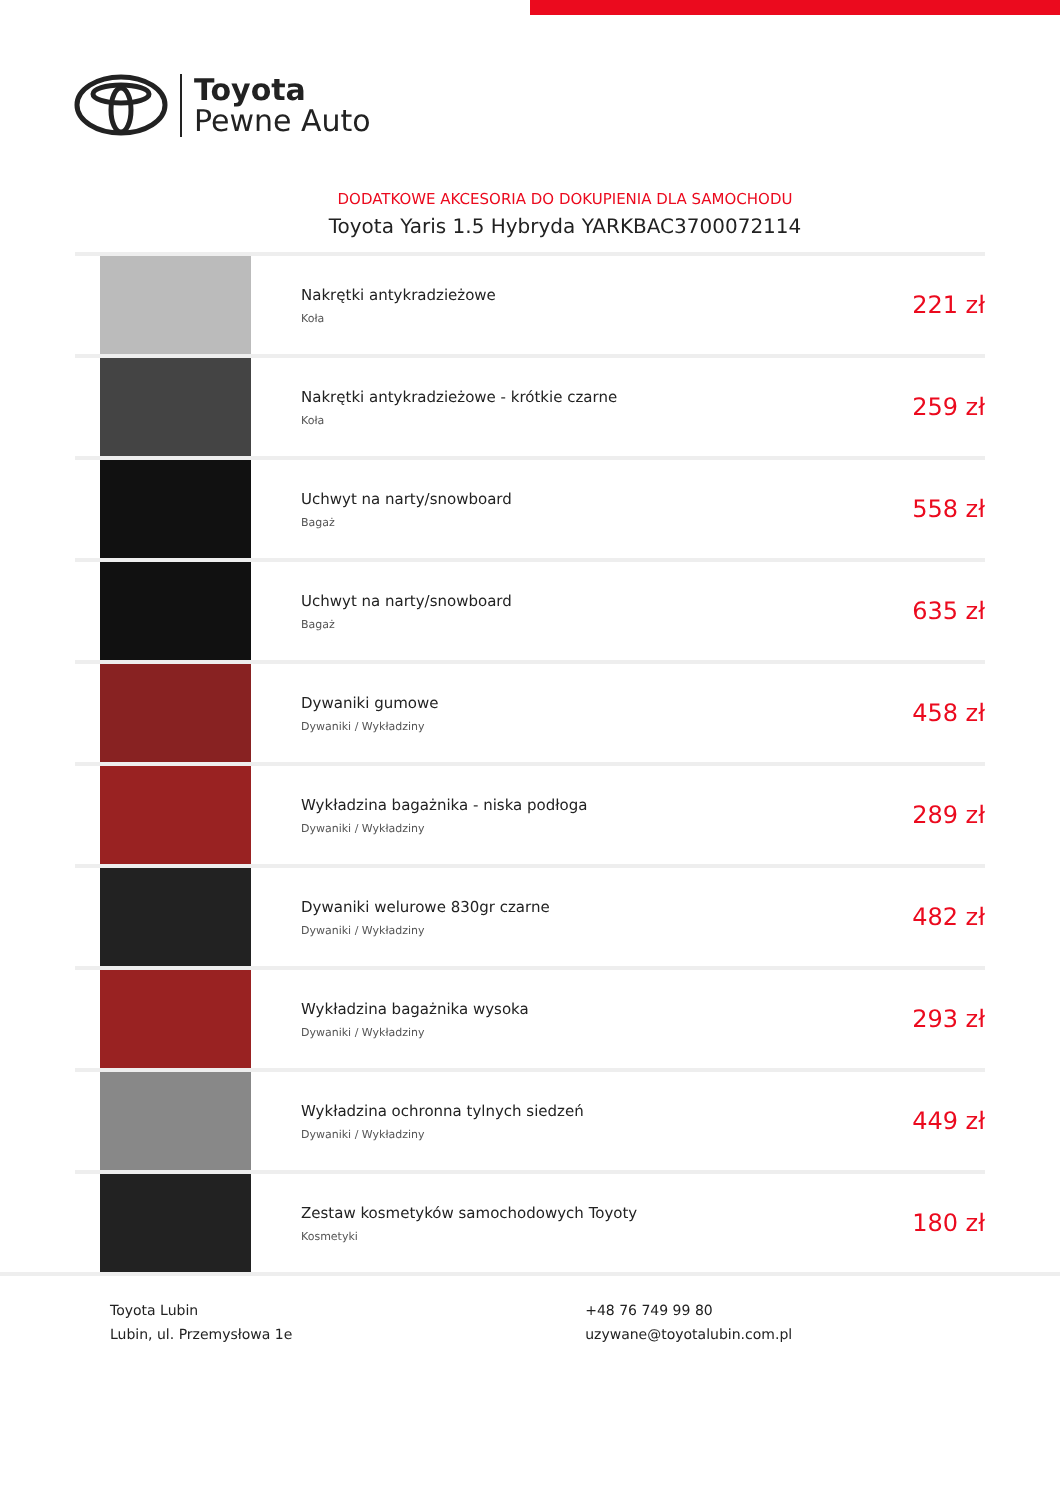Toyota
Pewne Auto
DODATKOWE AKCESORIA DO DOKUPIENIA DLA SAMOCHODU
Toyota Yaris 1.5 Hybryda YARKBAC3700072114
| | Nakrętki antykradzieżowe Koła | 221 zł |
| | Nakrętki antykradzieżowe - krótkie czarne Koła | 259 zł |
| | Uchwyt na narty/snowboard Bagaż | 558 zł |
| | Uchwyt na narty/snowboard Bagaż | 635 zł |
| | Dywaniki gumowe Dywaniki / Wykładziny | 458 zł |
| | Wykładzina bagażnika - niska podłoga Dywaniki / Wykładziny | 289 zł |
| | Dywaniki welurowe 830gr czarne Dywaniki / Wykładziny | 482 zł |
| | Wykładzina bagażnika wysoka Dywaniki / Wykładziny | 293 zł |
| | Wykładzina ochronna tylnych siedzeń Dywaniki / Wykładziny | 449 zł |
| | Zestaw kosmetyków samochodowych Toyoty Kosmetyki | 180 zł |
Toyota Lubin
Lubin, ul. Przemysłowa 1e
+48 76 749 99 80
uzywane@toyotalubin.com.pl